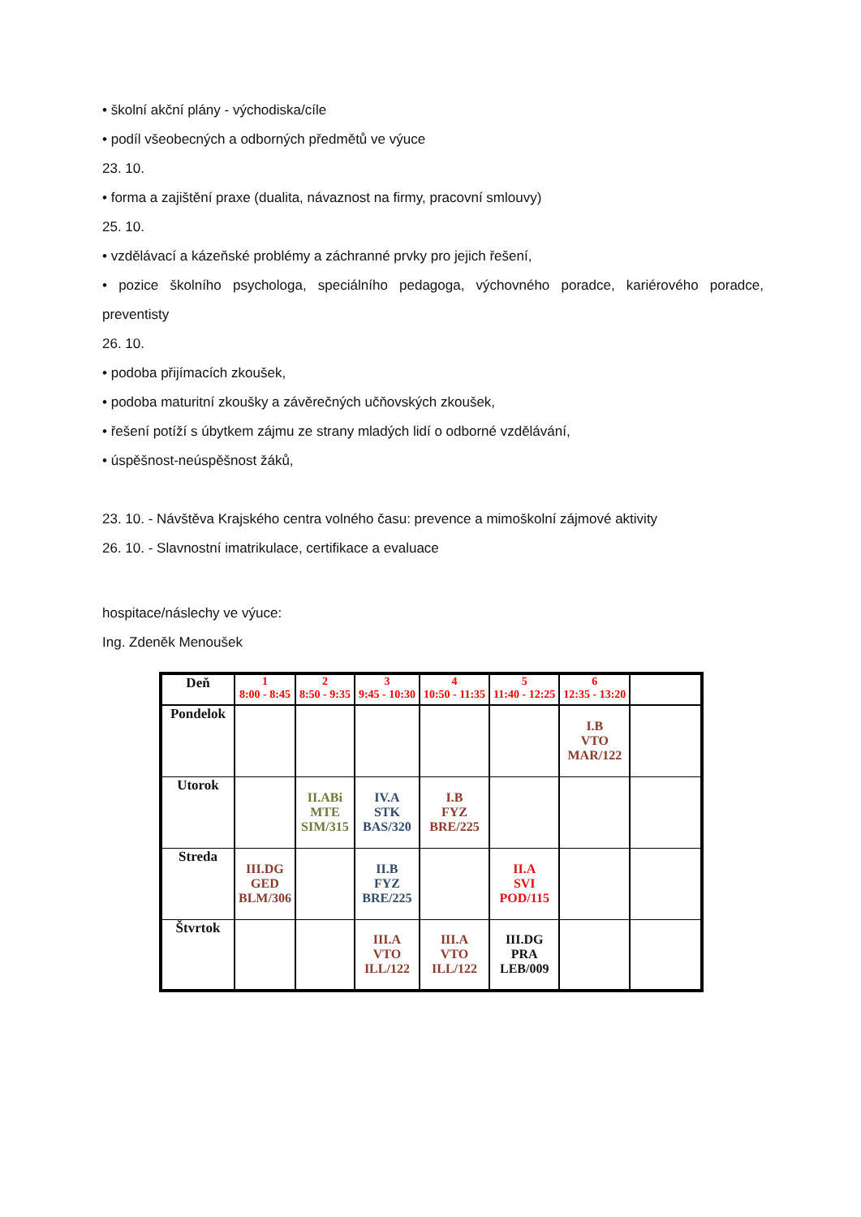• školní akční plány - východiska/cíle
• podíl všeobecných a odborných předmětů ve výuce
23. 10.
• forma a zajištění praxe (dualita, návaznost na firmy, pracovní smlouvy)
25. 10.
• vzdělávací a kázeňské problémy a záchranné prvky pro jejich řešení,
• pozice školního psychologa, speciálního pedagoga, výchovného poradce, kariérového poradce, preventisty
26. 10.
• podoba přijímacích zkoušek,
• podoba maturitní zkoušky a závěrečných učňovských zkoušek,
• řešení potíží s úbytkem zájmu ze strany mladých lidí o odborné vzdělávání,
• úspěšnost-neúspěšnost žáků,
23. 10. - Návštěva Krajského centra volného času: prevence a mimoškolní zájmové aktivity
26. 10. - Slavnostní imatrikulace, certifikace a evaluace
hospitace/náslechy ve výuce:
Ing. Zdeněk Menoušek
| Deň | 1 8:00 - 8:45 | 2 8:50 - 9:35 | 3 9:45 - 10:30 | 4 10:50 - 11:35 | 5 11:40 - 12:25 | 6 12:35 - 13:20 | |
| --- | --- | --- | --- | --- | --- | --- | --- |
| Pondelok | | | | | | I.B VTO MAR/122 | |
| Utorok | | II.ABi MTE SIM/315 | IV.A STK BAS/320 | I.B FYZ BRE/225 | | | |
| Streda | III.DG GED BLM/306 | | II.B FYZ BRE/225 | | II.A SVI POD/115 | | |
| Štvrtok | | | III.A VTO ILL/122 | III.A VTO ILL/122 | III.DG PRA LEB/009 | | |